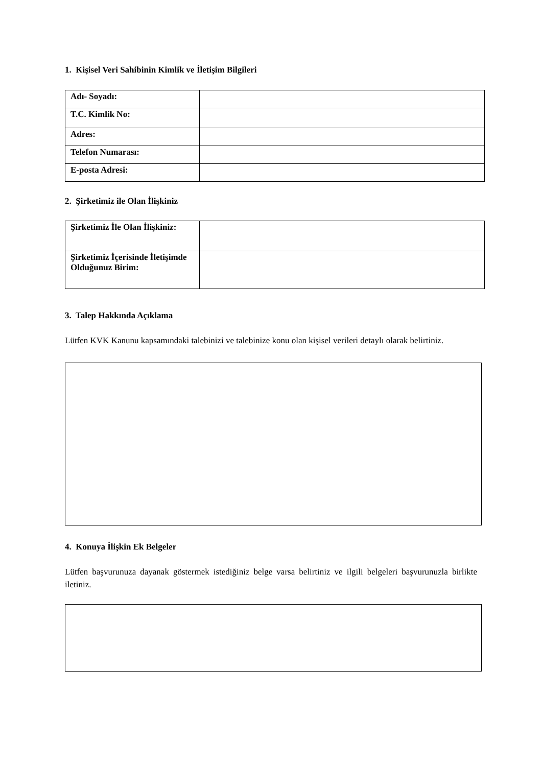1. Kişisel Veri Sahibinin Kimlik ve İletişim Bilgileri
| Adı- Soyadı: | |
| T.C. Kimlik No: | |
| Adres: | |
| Telefon Numarası: | |
| E-posta Adresi: | |
2. Şirketimiz ile Olan İlişkiniz
| Şirketimiz İle Olan İlişkiniz: | |
| Şirketimiz İçerisinde İletişimde Olduğunuz Birim: | |
3. Talep Hakkında Açıklama
Lütfen KVK Kanunu kapsamındaki talebinizi ve talebinize konu olan kişisel verileri detaylı olarak belirtiniz.
4. Konuya İlişkin Ek Belgeler
Lütfen başvurunuza dayanak göstermek istediğiniz belge varsa belirtiniz ve ilgili belgeleri başvurunuzla birlikte iletiniz.